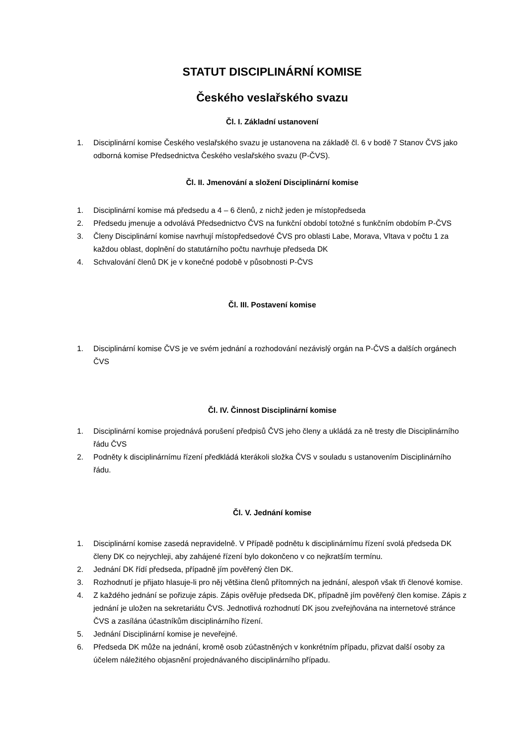STATUT DISCIPLINÁRNÍ KOMISE
Českého veslařského svazu
Čl. I. Základní ustanovení
1. Disciplinární komise Českého veslařského svazu je ustanovena na základě čl. 6 v bodě 7 Stanov ČVS jako odborná komise Předsednictva Českého veslařského svazu (P-ČVS).
Čl. II. Jmenování a složení Disciplinární komise
1. Disciplinární komise má předsedu a 4 – 6 členů, z nichž jeden je místopředseda
2. Předsedu jmenuje a odvolává Předsednictvo ČVS na funkční období totožné s funkčním obdobím P-ČVS
3. Členy Disciplinární komise navrhují místopředsedové ČVS pro oblasti Labe, Morava, Vltava v počtu 1 za každou oblast, doplnění do statutárního počtu navrhuje předseda DK
4. Schvalování členů DK je v konečné podobě v působnosti P-ČVS
Čl. III. Postavení komise
1. Disciplinární komise ČVS je ve svém jednání a rozhodování nezávislý orgán na P-ČVS a dalších orgánech ČVS
Čl. IV. Činnost Disciplinární komise
1. Disciplinární komise projednává porušení předpisů ČVS jeho členy a ukládá za ně tresty dle Disciplinárního řádu ČVS
2. Podněty k disciplinárnímu řízení předkládá kterákoli složka ČVS v souladu s ustanovením Disciplinárního řádu.
Čl. V. Jednání komise
1. Disciplinární komise zasedá nepravidelně. V Případě podnětu k disciplinárnímu řízení svolá předseda DK členy DK co nejrychleji, aby zahájené řízení bylo dokončeno v co nejkratším termínu.
2. Jednání DK řídí předseda, případně jím pověřený člen DK.
3. Rozhodnutí je přijato hlasuje-li pro něj většina členů přítomných na jednání, alespoň však tři členové komise.
4. Z každého jednání se pořizuje zápis. Zápis ověřuje předseda DK, případně jím pověřený člen komise. Zápis z jednání je uložen na sekretariátu ČVS. Jednotlivá rozhodnutí DK jsou zveřejňována na internetové stránce ČVS a zasílána účastníkům disciplinárního řízení.
5. Jednání Disciplinární komise je neveřejné.
6. Předseda DK může na jednání, kromě osob zúčastněných v konkrétním případu, přizvat další osoby za účelem náležitého objasnění projednávaného disciplinárního případu.